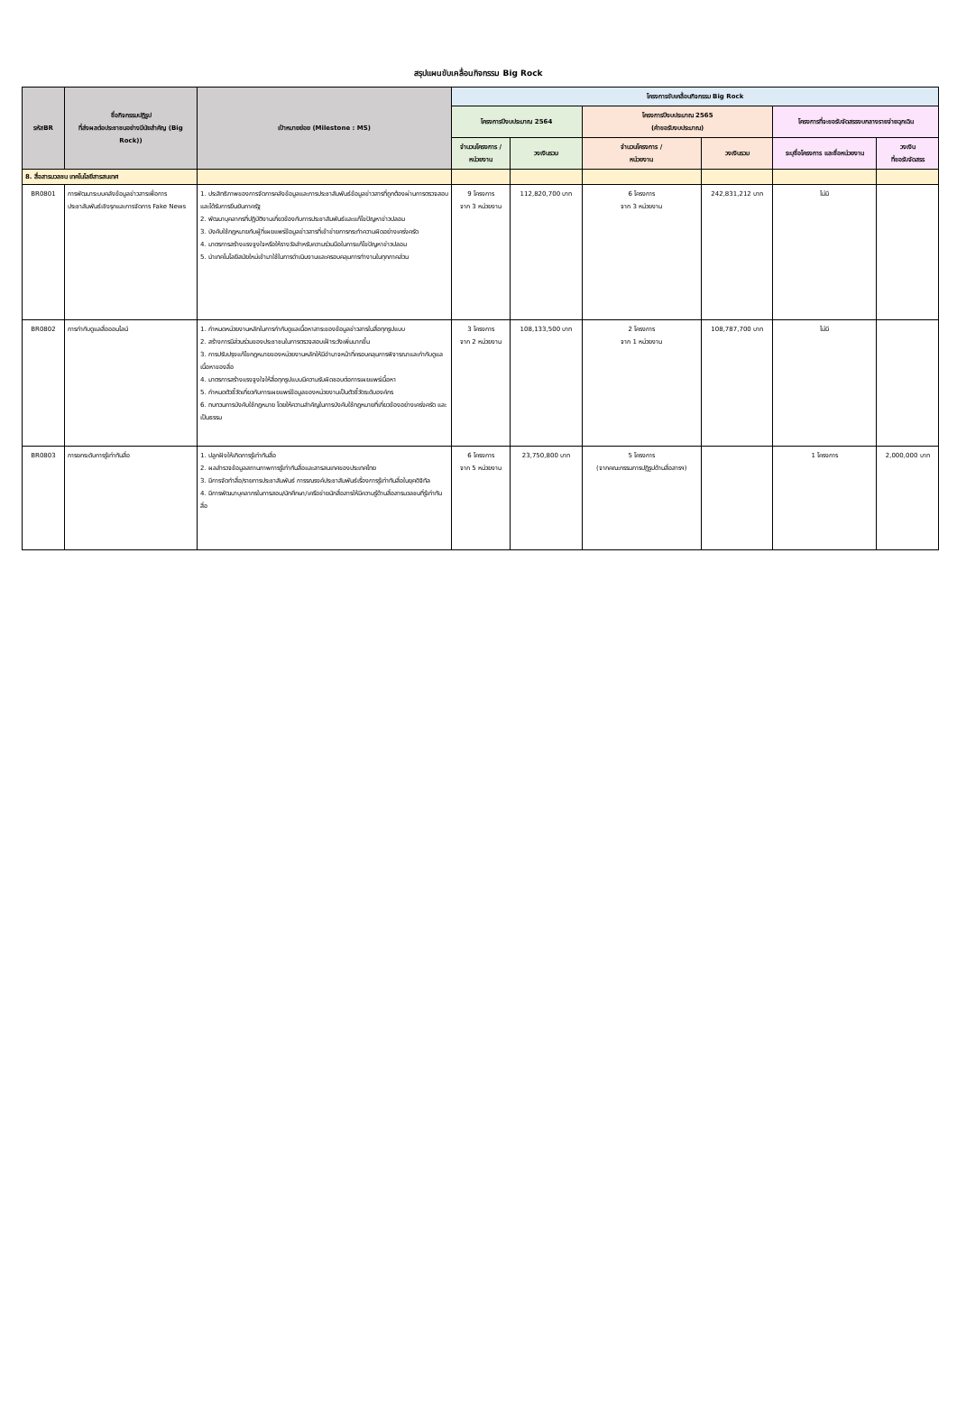สรุปแผนขับเคลื่อนกิจกรรม Big Rock
| รหัสBR | ชื่อกิจกรรมปฏิรูป ที่ส่งผลต่อประชาชนอย่างมีนัยสำคัญ (Big Rock)) | เป้าหมายย่อย (Milestone : MS) | โครงการขับเคลื่อนกิจกรรม Big Rock | | | | | |
| --- | --- | --- | --- | --- | --- | --- | --- | --- |
| | | | โครงการปีงบประมาณ 2564 | | โครงการปีงบประมาณ 2565 (คำขอรับงบประมาณ) | | โครงการที่จะขอรับจัดสรรงบกลางรายจ่ายฉุกเฉิน | |
| | | | จำนวนโครงการ / หน่วยงาน | วงเงินรวม | จำนวนโครงการ / หน่วยงาน | วงเงินรวม | ระบุชื่อโครงการ และชื่อหน่วยงาน | วงเงิน ที่ขอรับจัดสรร |
| 8. สื่อสารมวลชน เทคโนโลยีสารสนเทศ | | | | | | | | |
| BR0801 | การพัฒนาระบบคลังข้อมูลข่าวสารเพื่อการประชาสัมพันธ์เชิงรุกและการจัดการ Fake News | 1. ประสิทธิภาพของการจัดการคลังข้อมูลและการประชาสัมพันธ์ข้อมูลข่าวสารที่ถูกต้องผ่านการตรวจสอบและได้รับการยืนยันภาครัฐ 2. พัฒนาบุคลากรที่ปฏิบัติงานเกี่ยวข้องกับการประชาสัมพันธ์และแก้ไขปัญหาข่าวปลอม 3. บังคับใช้กฎหมายกับผู้ที่เผยแพร่ข้อมูลข่าวสารที่เข้าข่ายการกระทำความผิดอย่างเคร่งครัด 4. มาตรการสร้างแรงจูงใจหรือให้รางวัลสำหรับความร่วมมือในการแก้ไขปัญหาข่าวปลอม 5. นำเทคโนโลยีสมัยใหม่เข้ามาใช้ในการดำเนินงานและครอบคลุมการทำงานในทุกภาคส่วน | 9 โครงการ จาก 3 หน่วยงาน | 112,820,700 บาท | 6 โครงการ จาก 3 หน่วยงาน | 242,831,212 บาท | ไม่มี | |
| BR0802 | การกำกับดูแลสื่อออนไลน์ | 1. กำหนดหน่วยงานหลักในการกำกับดูแลเนื้อหาสาระของข้อมูลข่าวสารในสื่อทุกรูปแบบ 2. สร้างการมีส่วนร่วมของประชาชนในการตรวจสอบเฝ้าระวังเพิ่มมากขึ้น 3. การปรับปรุงแก้ไขกฎหมายของหน่วยงานหลักให้มีอำนาจหน้าที่ครอบคลุมการพิจารณาและกำกับดูแลเนื้อหาของสื่อ 4. มาตรการสร้างแรงจูงใจให้สื่อทุกรูปแบบมีความรับผิดชอบต่อการเผยแพร่เนื้อหา 5. กำหนดตัวชี้วัดเกี่ยวกับการเผยแพร่ข้อมูลของหน่วยงานเป็นตัวชี้วัดระดับองค์กร 6. ทบทวนการบังคับใช้กฎหมาย โดยให้ความสำคัญในการบังคับใช้กฎหมายที่เกี่ยวข้องอย่างเคร่งครัด และเป็นธรรม | 3 โครงการ จาก 2 หน่วยงาน | 108,133,500 บาท | 2 โครงการ จาก 1 หน่วยงาน | 108,787,700 บาท | ไม่มี | |
| BR0803 | การยกระดับการรู้เท่าทันสื่อ | 1. ปลูกฝังให้เกิดการรู้เท่าทันสื่อ 2. ผลสำรวจข้อมูลสถานภาพการรู้เท่าทันสื่อและสารสนเทศของประเทศไทย 3. มีการจัดทำสื่อ/รายการประชาสัมพันธ์ การรณรงค์ประชาสัมพันธ์เรื่องการรู้เท่าทันสื่อในยุคดิจิทัล 4. มีการพัฒนาบุคลากรในการสอน/นักศึกษา/เครือข่ายนักสื่อสารให้มีความรู้ด้านสื่อสารมวลชนที่รู้เท่าทันสื่อ | 6 โครงการ จาก 5 หน่วยงาน | 23,750,800 บาท | 5 โครงการ (จากคณะกรรมการปฏิรูปด้านสื่อสารฯ) | | 1 โครงการ | 2,000,000 บาท |